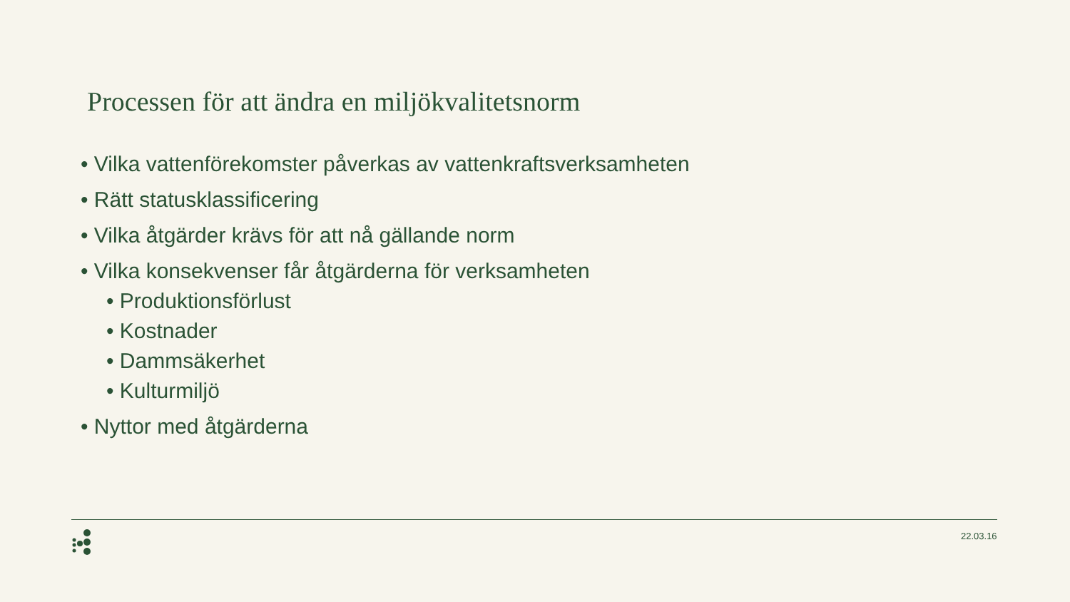Processen för att ändra en miljökvalitetsnorm
• Vilka vattenförekomster påverkas av vattenkraftsverksamheten
• Rätt statusklassificering
• Vilka åtgärder krävs för att nå gällande norm
• Vilka konsekvenser får åtgärderna för verksamheten
• Produktionsförlust
• Kostnader
• Dammsäkerhet
• Kulturmiljö
• Nyttor med åtgärderna
22.03.16